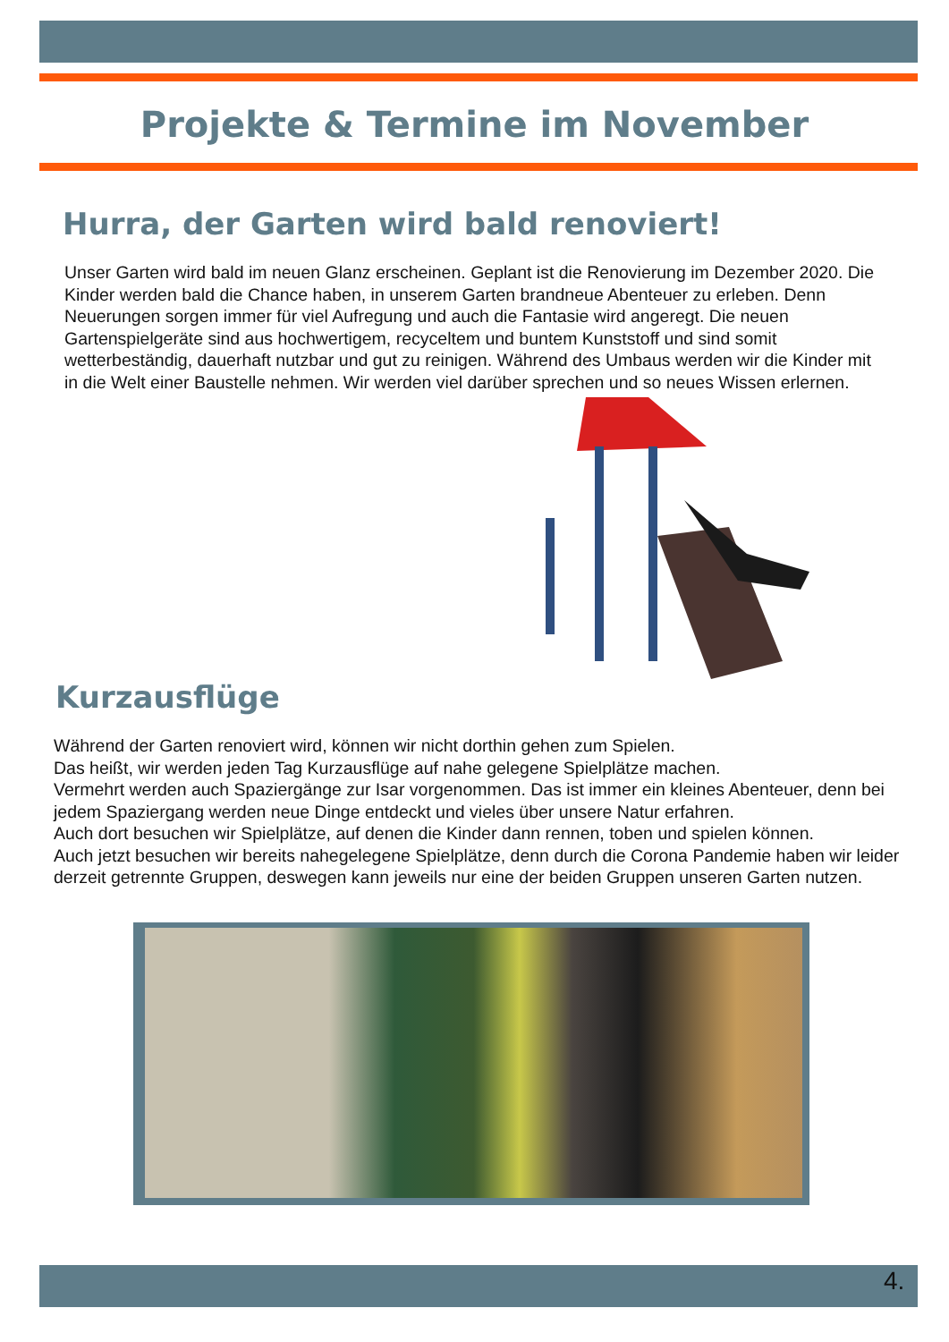Projekte & Termine im November
Hurra, der Garten wird bald renoviert!
Unser Garten wird bald im neuen Glanz erscheinen. Geplant ist die Renovierung im Dezember 2020. Die Kinder werden bald die Chance haben, in unserem Garten brandneue Abenteuer zu erleben. Denn Neuerungen sorgen immer für viel Aufregung und auch die Fantasie wird angeregt. Die neuen Gartenspielgeräte sind aus hochwertigem, recyceltem und buntem Kunststoff und sind somit wetterbeständig, dauerhaft nutzbar und gut zu reinigen. Während des Umbaus werden wir die Kinder mit in die Welt einer Baustelle nehmen. Wir werden viel darüber sprechen und so neues Wissen erlernen.
Kurzausflüge
Während der Garten renoviert wird, können wir nicht dorthin gehen zum Spielen.
Das heißt, wir werden jeden Tag Kurzausflüge auf nahe gelegene Spielplätze machen.
Vermehrt werden auch Spaziergänge zur Isar vorgenommen. Das ist immer ein kleines Abenteuer, denn bei jedem Spaziergang werden neue Dinge entdeckt und vieles über unsere Natur erfahren.
Auch dort besuchen wir Spielplätze, auf denen die Kinder dann rennen, toben und spielen können.
Auch jetzt besuchen wir bereits nahegelegene Spielplätze, denn durch die Corona Pandemie haben wir leider derzeit getrennte Gruppen, deswegen kann jeweils nur eine der beiden Gruppen unseren Garten nutzen.
4.